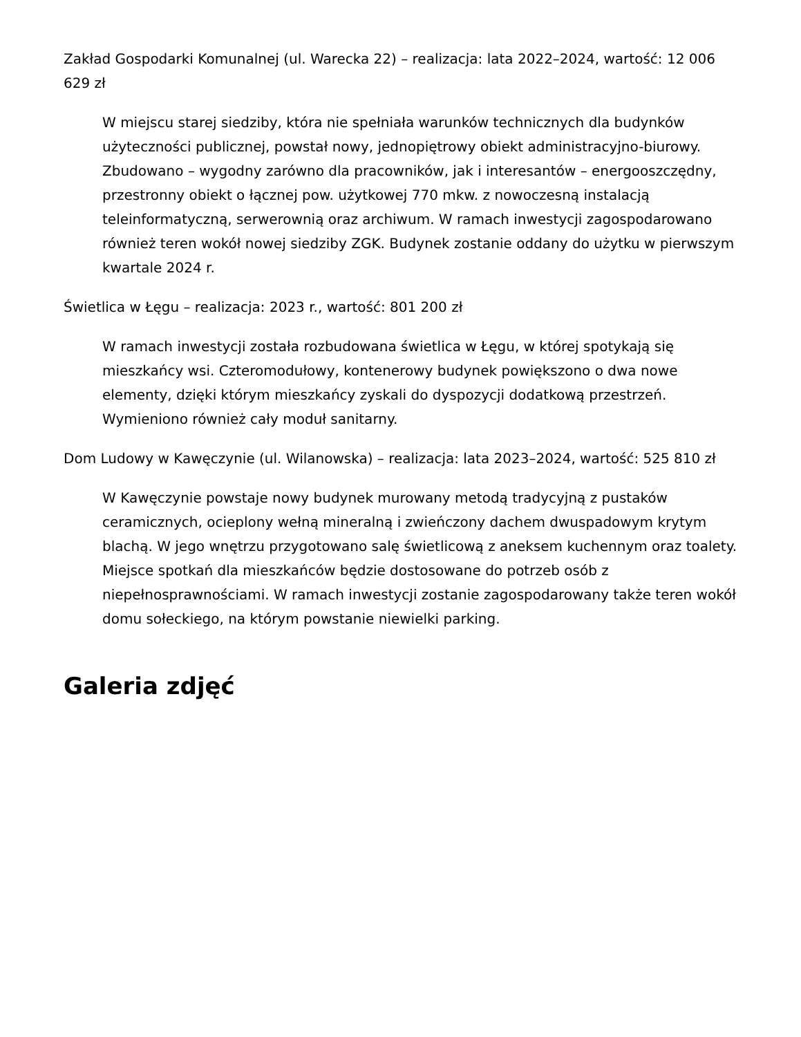Zakład Gospodarki Komunalnej (ul. Warecka 22) – realizacja: lata 2022–2024, wartość: 12 006 629 zł
W miejscu starej siedziby, która nie spełniała warunków technicznych dla budynków użyteczności publicznej, powstał nowy, jednopiętrowy obiekt administracyjno-biurowy. Zbudowano – wygodny zarówno dla pracowników, jak i interesantów – energooszczędny, przestronny obiekt o łącznej pow. użytkowej 770 mkw. z nowoczesną instalacją teleinformatyczną, serwerownią oraz archiwum. W ramach inwestycji zagospodarowano również teren wokół nowej siedziby ZGK. Budynek zostanie oddany do użytku w pierwszym kwartale 2024 r.
Świetlica w Łęgu – realizacja: 2023 r., wartość: 801 200 zł
W ramach inwestycji została rozbudowana świetlica w Łęgu, w której spotykają się mieszkańcy wsi. Czteromodułowy, kontenerowy budynek powiększono o dwa nowe elementy, dzięki którym mieszkańcy zyskali do dyspozycji dodatkową przestrzeń. Wymieniono również cały moduł sanitarny.
Dom Ludowy w Kawęczynie (ul. Wilanowska) – realizacja: lata 2023–2024, wartość: 525 810 zł
W Kawęczynie powstaje nowy budynek murowany metodą tradycyjną z pustaków ceramicznych, ocieplony wełną mineralną i zwieńczony dachem dwuspadowym krytym blachą. W jego wnętrzu przygotowano salę świetlicową z aneksem kuchennym oraz toalety. Miejsce spotkań dla mieszkańców będzie dostosowane do potrzeb osób z niepełnosprawnościami. W ramach inwestycji zostanie zagospodarowany także teren wokół domu sołeckiego, na którym powstanie niewielki parking.
Galeria zdjęć